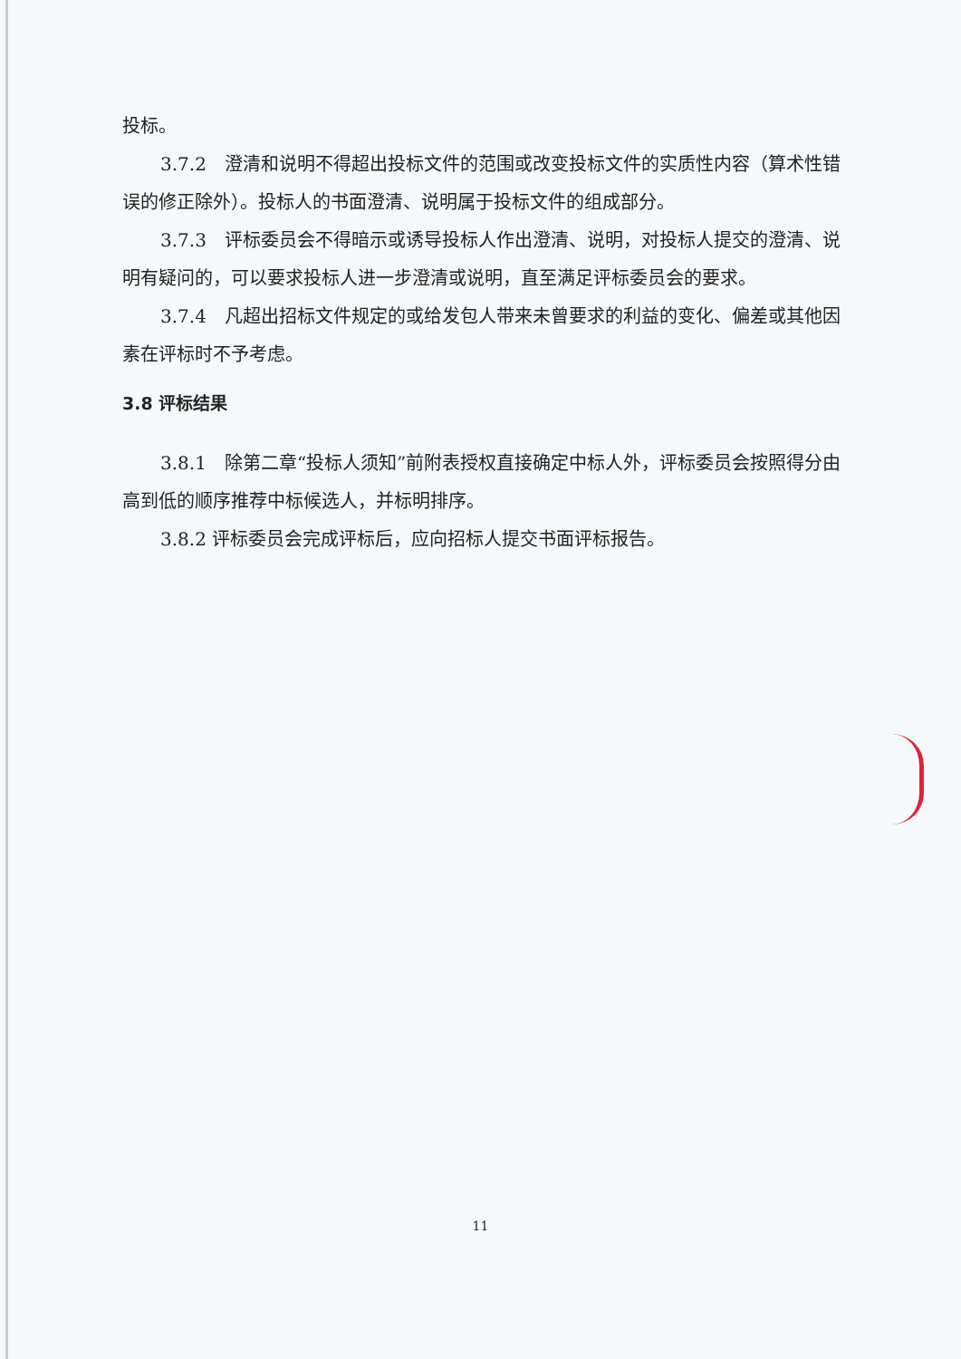投标。
3.7.2　澄清和说明不得超出投标文件的范围或改变投标文件的实质性内容（算术性错误的修正除外）。投标人的书面澄清、说明属于投标文件的组成部分。
3.7.3　评标委员会不得暗示或诱导投标人作出澄清、说明，对投标人提交的澄清、说明有疑问的，可以要求投标人进一步澄清或说明，直至满足评标委员会的要求。
3.7.4　凡超出招标文件规定的或给发包人带来未曾要求的利益的变化、偏差或其他因素在评标时不予考虑。
3.8 评标结果
3.8.1　除第二章“投标人须知”前附表授权直接确定中标人外，评标委员会按照得分由高到低的顺序推荐中标候选人，并标明排序。
3.8.2 评标委员会完成评标后，应向招标人提交书面评标报告。
11